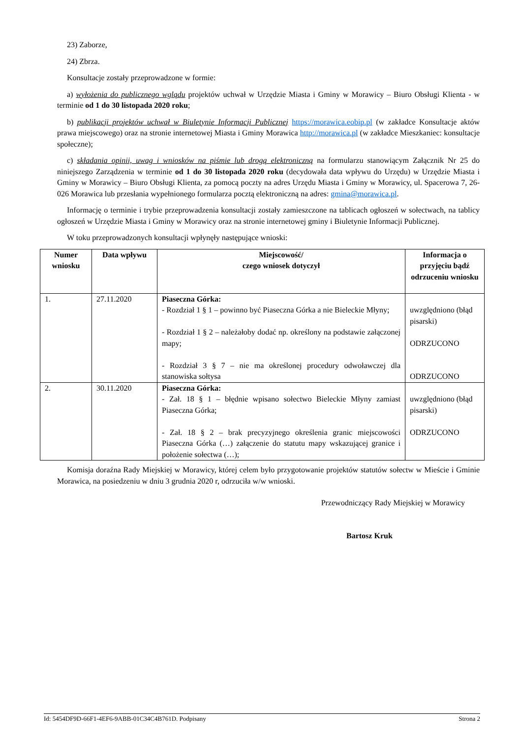23) Zaborze,
24) Zbrza.
Konsultacje zostały przeprowadzone w formie:
a) wyłożenia do publicznego wglądu projektów uchwał w Urzędzie Miasta i Gminy w Morawicy – Biuro Obsługi Klienta - w terminie od 1 do 30 listopada 2020 roku;
b) publikacji projektów uchwał w Biuletynie Informacji Publicznej https://morawica.eobip.pl (w zakładce Konsultacje aktów prawa miejscowego) oraz na stronie internetowej Miasta i Gminy Morawica http://morawica.pl (w zakładce Mieszkaniec: konsultacje społeczne);
c) składania opinii, uwag i wniosków na piśmie lub drogą elektroniczną na formularzu stanowiącym Załącznik Nr 25 do niniejszego Zarządzenia w terminie od 1 do 30 listopada 2020 roku (decydowała data wpływu do Urzędu) w Urzędzie Miasta i Gminy w Morawicy – Biuro Obsługi Klienta, za pomocą poczty na adres Urzędu Miasta i Gminy w Morawicy, ul. Spacerowa 7, 26-026 Morawica lub przesłania wypełnionego formularza pocztą elektroniczną na adres: gmina@morawica.pl.
Informację o terminie i trybie przeprowadzenia konsultacji zostały zamieszczone na tablicach ogłoszeń w sołectwach, na tablicy ogłoszeń w Urzędzie Miasta i Gminy w Morawicy oraz na stronie internetowej gminy i Biuletynie Informacji Publicznej.
W toku przeprowadzonych konsultacji wpłynęły następujące wnioski:
| Numer wniosku | Data wpływu | Miejscowość/ czego wniosek dotyczył | Informacja o przyjęciu bądź odrzuceniu wniosku |
| --- | --- | --- | --- |
| 1. | 27.11.2020 | Piaseczna Górka: - Rozdział 1 § 1 – powinno być Piaseczna Górka a nie Bieleckie Młyny; - Rozdział 1 § 2 – należałoby dodać np. określony na podstawie załączonej mapy; - Rozdział 3 § 7 – nie ma określonej procedury odwoławczej dla stanowiska sołtysa | uwzględniono (błąd pisarski) ODRZUCONO ODRZUCONO |
| 2. | 30.11.2020 | Piaseczna Górka: - Zał. 18 § 1 – błędnie wpisano sołectwo Bieleckie Młyny zamiast Piaseczna Górka; - Zał. 18 § 2 – brak precyzyjnego określenia granic miejscowości Piaseczna Górka (…) załączenie do statutu mapy wskazującej granice i położenie sołectwa (…); | uwzględniono (błąd pisarski) ODRZUCONO |
Komisja doraźna Rady Miejskiej w Morawicy, której celem było przygotowanie projektów statutów sołectw w Mieście i Gminie Morawica, na posiedzeniu w dniu 3 grudnia 2020 r, odrzuciła w/w wnioski.
Przewodniczący Rady Miejskiej w Morawicy
Bartosz Kruk
Id: 5454DF9D-66F1-4EF6-9ABB-01C34C4B761D. Podpisany Strona 2